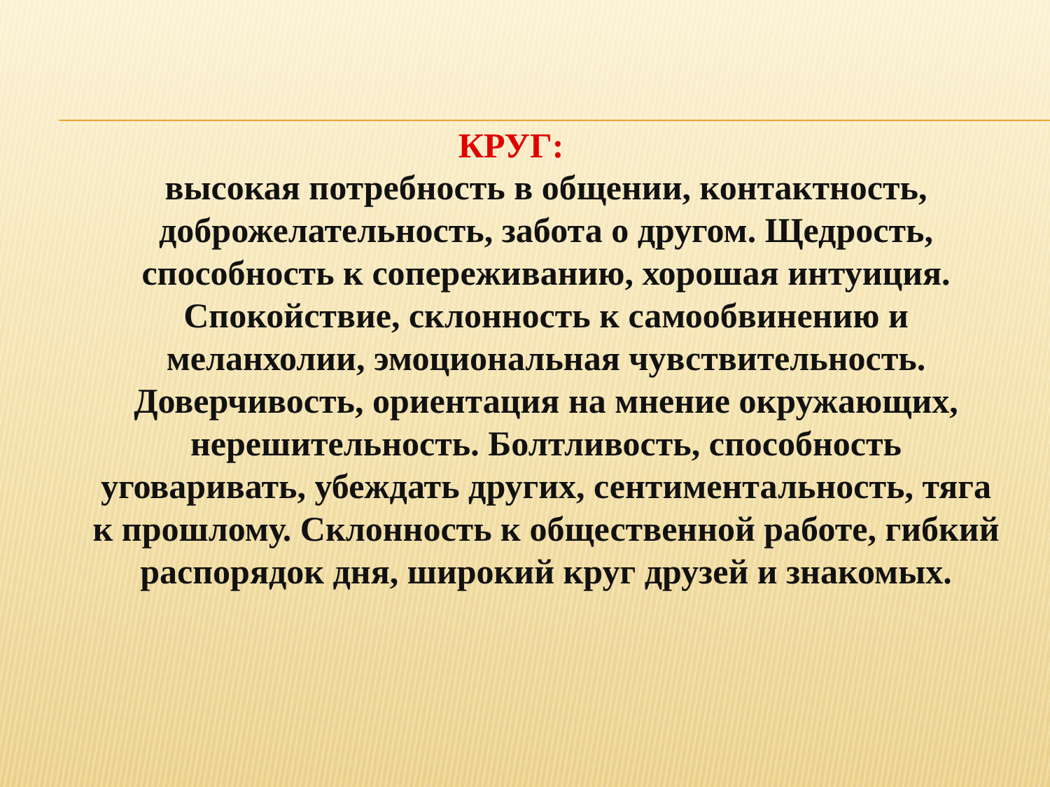КРУГ:
высокая потребность в общении, контактность, доброжелательность, забота о другом. Щедрость, способность к сопереживанию, хорошая интуиция. Спокойствие, склонность к самообвинению и меланхолии, эмоциональная чувствительность. Доверчивость, ориентация на мнение окружающих, нерешительность. Болтливость, способность уговаривать, убеждать других, сентиментальность, тяга к прошлому. Склонность к общественной работе, гибкий распорядок дня, широкий круг друзей и знакомых.